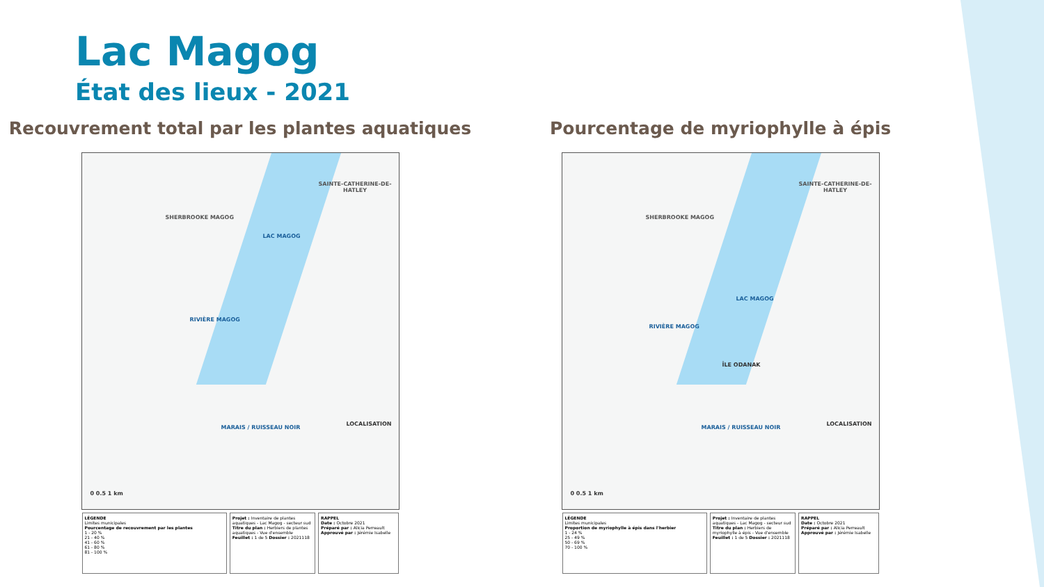Lac Magog
État des lieux - 2021
Recouvrement total par les plantes aquatiques
SAINTE-CATHERINE-DE-HATLEY
SHERBROOKE MAGOG
LAC MAGOG
RIVIÈRE MAGOG
MARAIS / RUISSEAU NOIR
LOCALISATION
0 0.5 1 km
LÉGENDE
Limites municipales
Pourcentage de recouvrement par les plantes
1 - 20 %
21 - 40 %
41 - 60 %
61 - 80 %
81 - 100 %
Projet : Inventaire de plantes aquatiques - Lac Magog - secteur sud
Titre du plan : Herbiers de plantes aquatiques - Vue d'ensemble
Feuillet : 1 de 5 Dossier : 2021118
RAPPEL
Date : Octobre 2021
Préparé par : Alicia Perreault
Approuvé par : Jérémie Isabelle
Pourcentage de myriophylle à épis
SAINTE-CATHERINE-DE-HATLEY
SHERBROOKE MAGOG
LAC MAGOG
RIVIÈRE MAGOG
ÎLE ODANAK
MARAIS / RUISSEAU NOIR
LOCALISATION
0 0.5 1 km
LÉGENDE
Limites municipales
Proportion de myriophylle à épis dans l'herbier
1 - 24 %
25 - 49 %
50 - 69 %
70 - 100 %
Projet : Inventaire de plantes aquatiques - Lac Magog - secteur sud
Titre du plan : Herbiers de myriophylle à épis - Vue d'ensemble
Feuillet : 1 de 5 Dossier : 2021118
RAPPEL
Date : Octobre 2021
Préparé par : Alicia Perreault
Approuvé par : Jérémie Isabelle